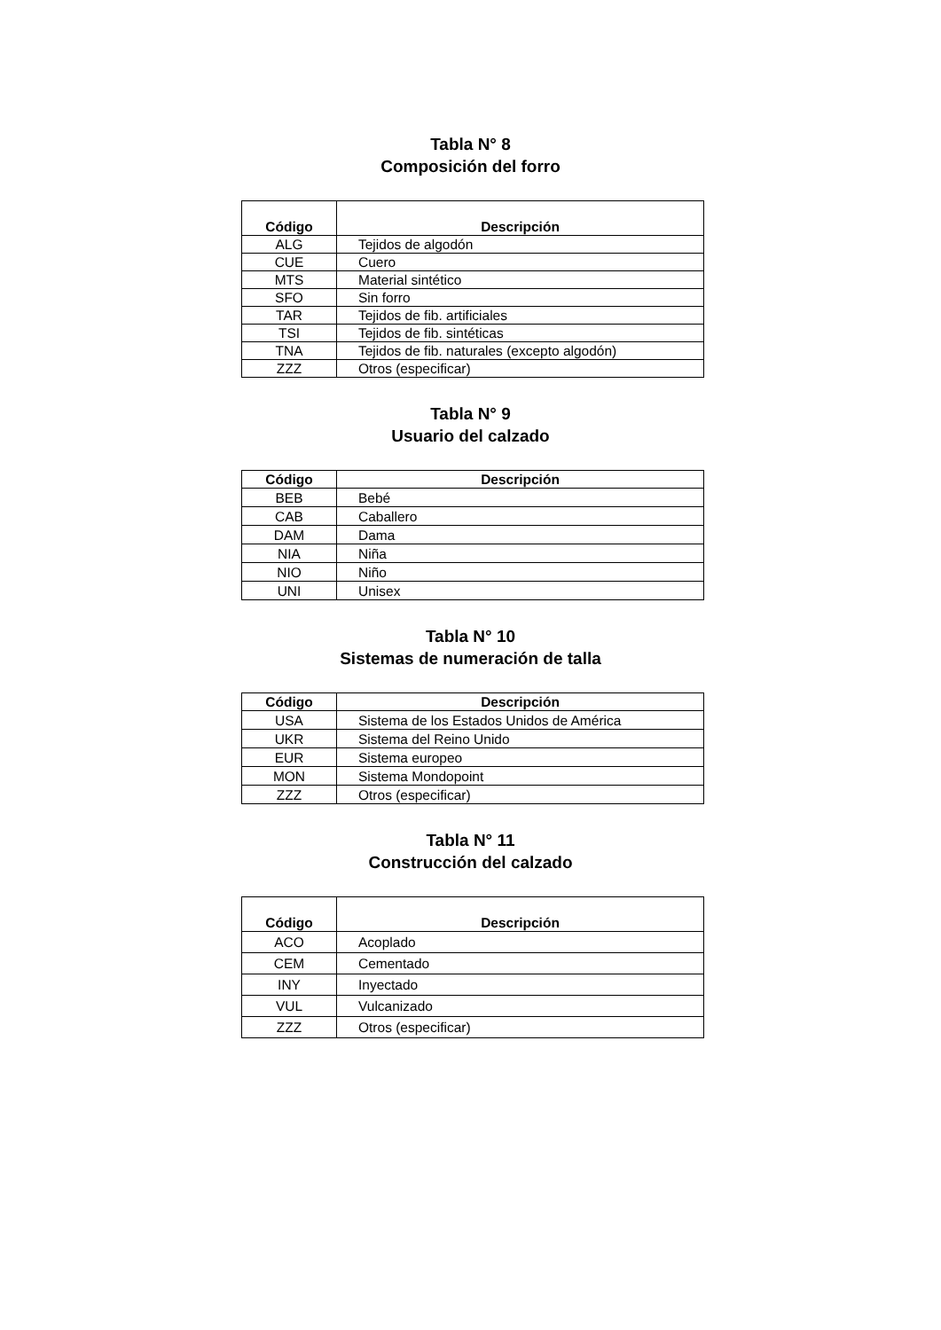Tabla N° 8
Composición del forro
| Código | Descripción |
| --- | --- |
| ALG | Tejidos de algodón |
| CUE | Cuero |
| MTS | Material sintético |
| SFO | Sin forro |
| TAR | Tejidos de fib. artificiales |
| TSI | Tejidos de fib. sintéticas |
| TNA | Tejidos de fib. naturales (excepto algodón) |
| ZZZ | Otros (especificar) |
Tabla N° 9
Usuario del calzado
| Código | Descripción |
| --- | --- |
| BEB | Bebé |
| CAB | Caballero |
| DAM | Dama |
| NIA | Niña |
| NIO | Niño |
| UNI | Unisex |
Tabla N° 10
Sistemas de numeración de talla
| Código | Descripción |
| --- | --- |
| USA | Sistema de los Estados Unidos de América |
| UKR | Sistema del Reino Unido |
| EUR | Sistema europeo |
| MON | Sistema Mondopoint |
| ZZZ | Otros (especificar) |
Tabla N° 11
Construcción del calzado
| Código | Descripción |
| --- | --- |
| ACO | Acoplado |
| CEM | Cementado |
| INY | Inyectado |
| VUL | Vulcanizado |
| ZZZ | Otros (especificar) |